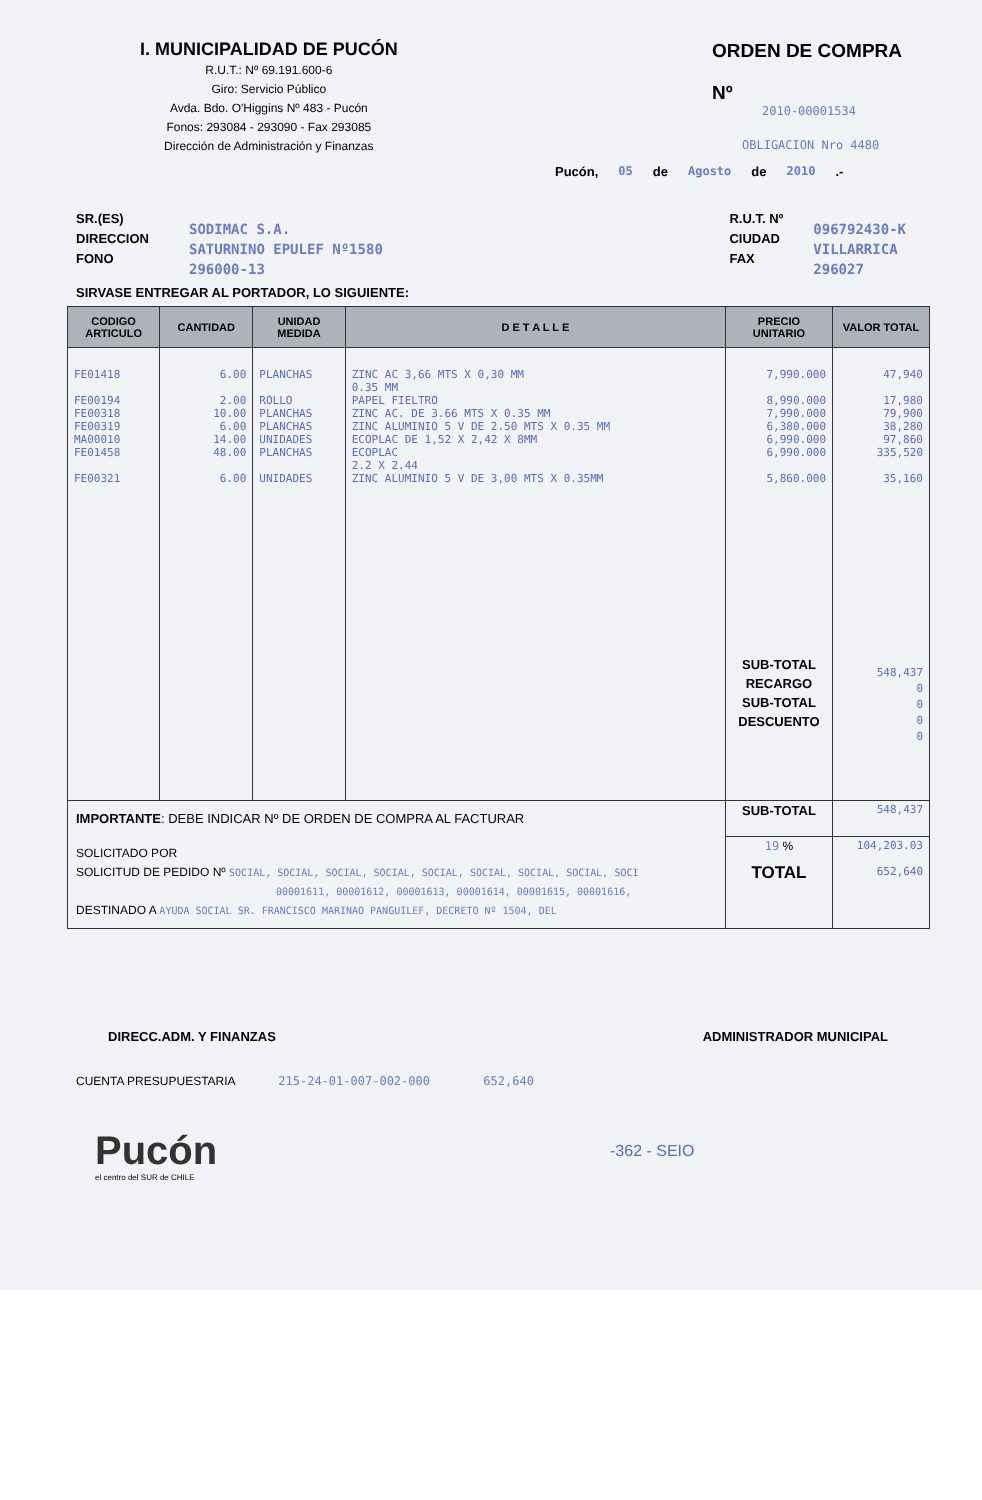I. MUNICIPALIDAD DE PUCÓN
R.U.T.: Nº 69.191.600-6
Giro: Servicio Público
Avda. Bdo. O'Higgins Nº 483 - Pucón
Fonos: 293084 - 293090 - Fax 293085
Dirección de Administración y Finanzas
ORDEN DE COMPRA
Nº
2010-00001534
OBLIGACION Nro 4480
Pucón, 05 de Agosto de 2010 .-
SR.(ES)
DIRECCION
FONO
SODIMAC S.A.
SATURNINO EPULEF Nº1580
296000-13
R.U.T. Nº
CIUDAD
FAX
096792430-K
VILLARRICA
296027
SIRVASE ENTREGAR AL PORTADOR, LO SIGUIENTE:
| CODIGO ARTICULO | CANTIDAD | UNIDAD MEDIDA | D E T A L L E | PRECIO UNITARIO | VALOR TOTAL |
| --- | --- | --- | --- | --- | --- |
| FE01418 FE00194 FE00318 FE00319 MA00010 FE01458 FE00321 | 6.00 2.00 10.00 6.00 14.00 48.00 6.00 | PLANCHAS ROLLO PLANCHAS PLANCHAS UNIDADES PLANCHAS UNIDADES | ZINC AC 3,66 MTS X 0,30 MM 0.35 MM PAPEL FIELTRO ZINC AC. DE 3.66 MTS X 0.35 MM ZINC ALUMINIO 5 V DE 2.50 MTS X 0.35 MM ECOPLAC DE 1,52 X 2,42 X 8MM ECOPLAC 2.2 X 2.44 ZINC ALUMINIO 5 V DE 3,00 MTS X 0.35MM | 7,990.000 8,990.000 7,990.000 6,380.000 6,990.000 6,990.000 5,860.000 SUB-TOTAL RECARGO SUB-TOTAL DESCUENTO | 47,940 17,980 79,900 38,280 97,860 335,520 35,160 548,437 0 0 0 0 |
| IMPORTANTE : DEBE INDICAR Nº DE ORDEN DE COMPRA AL FACTURAR | | | | SUB-TOTAL | 548,437 |
| SOLICITADO POR SOLICITUD DE PEDIDO Nº SOCIAL, SOCIAL, SOCIAL, SOCIAL, SOCIAL, SOCIAL, SOCIAL, SOCIAL, SOCI 00001611, 00001612, 00001613, 00001614, 00001615, 00001616, DESTINADO A AYUDA SOCIAL SR. FRANCISCO MARINAO PANGUILEF, DECRETO Nº 1504, DEL | | | | 19 % TOTAL | 104,203.03 652,640 |
DIRECC.ADM. Y FINANZAS ADMINISTRADOR MUNICIPAL
CUENTA PRESUPUESTARIA 215-24-01-007-002-000 652,640
Pucón
el centro del SUR de CHILE
-362 - SEIO